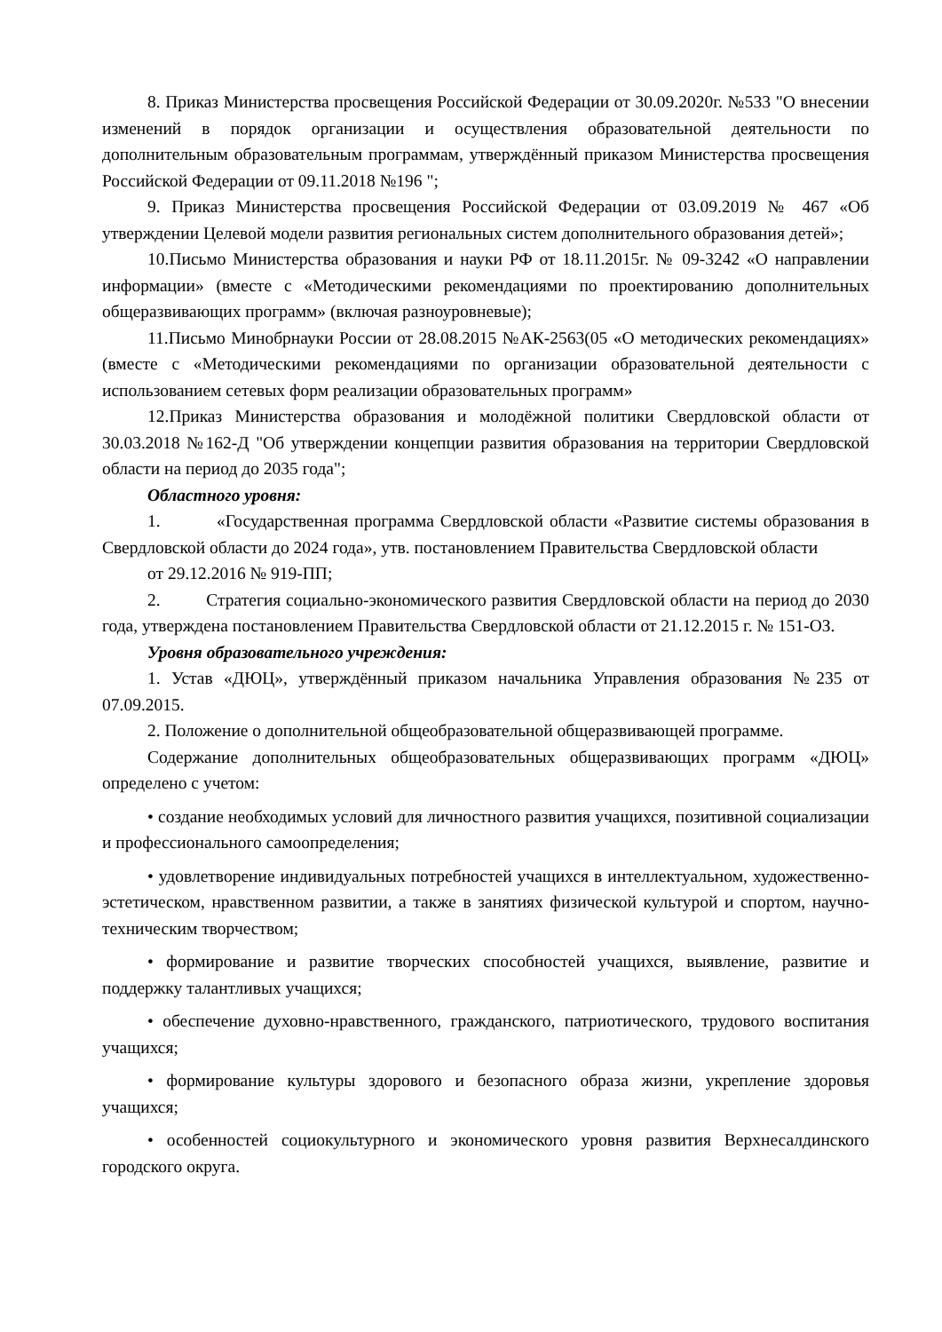8. Приказ Министерства просвещения Российской Федерации от 30.09.2020г. №533 "О внесении изменений в порядок организации и осуществления образовательной деятельности по дополнительным образовательным программам, утверждённый приказом Министерства просвещения Российской Федерации от 09.11.2018 №196 ";
9. Приказ Министерства просвещения Российской Федерации от 03.09.2019 № 467 «Об утверждении Целевой модели развития региональных систем дополнительного образования детей»;
10.Письмо Министерства образования и науки РФ от 18.11.2015г. № 09-3242 «О направлении информации» (вместе с «Методическими рекомендациями по проектированию дополнительных общеразвивающих программ» (включая разноуровневые);
11.Письмо Минобрнауки России от 28.08.2015 №АК-2563(05 «О методических рекомендациях» (вместе с «Методическими рекомендациями по организации образовательной деятельности с использованием сетевых форм реализации образовательных программ»
12.Приказ Министерства образования и молодёжной политики Свердловской области от 30.03.2018 №162-Д "Об утверждении концепции развития образования на территории Свердловской области на период до 2035 года";
Областного уровня:
1. «Государственная программа Свердловской области «Развитие системы образования в Свердловской области до 2024 года», утв. постановлением Правительства Свердловской области
от 29.12.2016 № 919-ПП;
2. Стратегия социально-экономического развития Свердловской области на период до 2030 года, утверждена постановлением Правительства Свердловской области от 21.12.2015 г. № 151-ОЗ.
Уровня образовательного учреждения:
1. Устав «ДЮЦ», утверждённый приказом начальника Управления образования №235 от 07.09.2015.
2. Положение о дополнительной общеобразовательной общеразвивающей программе.
Содержание дополнительных общеобразовательных общеразвивающих программ «ДЮЦ» определено с учетом:
• создание необходимых условий для личностного развития учащихся, позитивной социализации и профессионального самоопределения;
• удовлетворение индивидуальных потребностей учащихся в интеллектуальном, художественно-эстетическом, нравственном развитии, а также в занятиях физической культурой и спортом, научно-техническим творчеством;
• формирование и развитие творческих способностей учащихся, выявление, развитие и поддержку талантливых учащихся;
• обеспечение духовно-нравственного, гражданского, патриотического, трудового воспитания учащихся;
• формирование культуры здорового и безопасного образа жизни, укрепление здоровья учащихся;
• особенностей социокультурного и экономического уровня развития Верхнесалдинского городского округа.